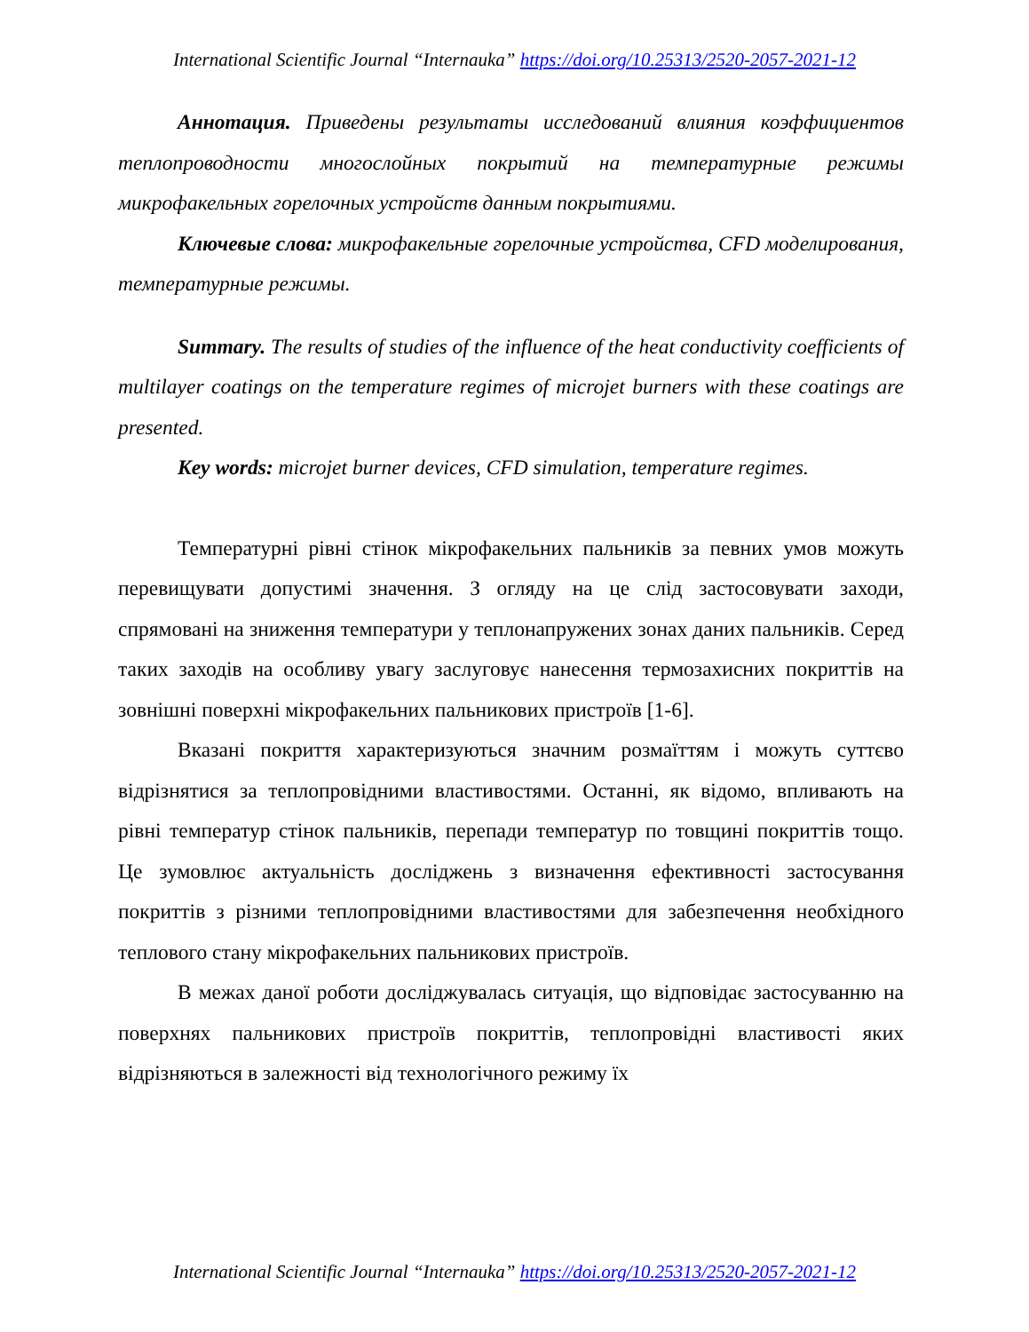International Scientific Journal “Internauka” https://doi.org/10.25313/2520-2057-2021-12
Аннотация. Приведены результаты исследований влияния коэффициентов теплопроводности многослойных покрытий на температурные режимы микрофакельных горелочных устройств данным покрытиями.
Ключевые слова: микрофакельные горелочные устройства, CFD моделирования, температурные режимы.
Summary. The results of studies of the influence of the heat conductivity coefficients of multilayer coatings on the temperature regimes of microjet burners with these coatings are presented.
Key words: microjet burner devices, CFD simulation, temperature regimes.
Температурні рівні стінок мікрофакельних пальників за певних умов можуть перевищувати допустимі значення. З огляду на це слід застосовувати заходи, спрямовані на зниження температури у теплонапружених зонах даних пальників. Серед таких заходів на особливу увагу заслуговує нанесення термозахисних покриттів на зовнішні поверхні мікрофакельних пальникових пристроїв [1-6].
Вказані покриття характеризуються значним розмаїттям і можуть суттєво відрізнятися за теплопровідними властивостями. Останні, як відомо, впливають на рівні температур стінок пальників, перепади температур по товщині покриттів тощо. Це зумовлює актуальність досліджень з визначення ефективності застосування покриттів з різними теплопровідними властивостями для забезпечення необхідного теплового стану мікрофакельних пальникових пристроїв.
В межах даної роботи досліджувалась ситуація, що відповідає застосуванню на поверхнях пальникових пристроїв покриттів, теплопровідні властивості яких відрізняються в залежності від технологічного режиму їх
International Scientific Journal “Internauka” https://doi.org/10.25313/2520-2057-2021-12